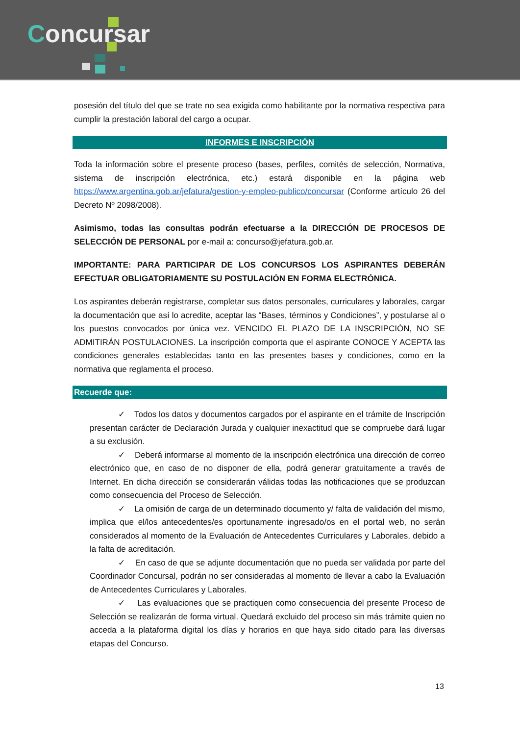Concursar
posesión del título del que se trate no sea exigida como habilitante por la normativa respectiva para cumplir la prestación laboral del cargo a ocupar.
INFORMES E INSCRIPCIÓN
Toda la información sobre el presente proceso (bases, perfiles, comités de selección, Normativa, sistema de inscripción electrónica, etc.) estará disponible en la página web https://www.argentina.gob.ar/jefatura/gestion-y-empleo-publico/concursar (Conforme artículo 26 del Decreto Nº 2098/2008).
Asimismo, todas las consultas podrán efectuarse a la DIRECCIÓN DE PROCESOS DE SELECCIÓN DE PERSONAL por e-mail a: concurso@jefatura.gob.ar.
IMPORTANTE: PARA PARTICIPAR DE LOS CONCURSOS LOS ASPIRANTES DEBERÁN EFECTUAR OBLIGATORIAMENTE SU POSTULACIÓN EN FORMA ELECTRÓNICA.
Los aspirantes deberán registrarse, completar sus datos personales, curriculares y laborales, cargar la documentación que así lo acredite, aceptar las “Bases, términos y Condiciones”, y postularse al o los puestos convocados por única vez. VENCIDO EL PLAZO DE LA INSCRIPCIÓN, NO SE ADMITIRÁN POSTULACIONES. La inscripción comporta que el aspirante CONOCE Y ACEPTA las condiciones generales establecidas tanto en las presentes bases y condiciones, como en la normativa que reglamenta el proceso.
Recuerde que:
✓ Todos los datos y documentos cargados por el aspirante en el trámite de Inscripción presentan carácter de Declaración Jurada y cualquier inexactitud que se compruebe dará lugar a su exclusión.
✓ Deberá informarse al momento de la inscripción electrónica una dirección de correo electrónico que, en caso de no disponer de ella, podrá generar gratuitamente a través de Internet. En dicha dirección se considerarán válidas todas las notificaciones que se produzcan como consecuencia del Proceso de Selección.
✓ La omisión de carga de un determinado documento y/ falta de validación del mismo, implica que el/los antecedentes/es oportunamente ingresado/os en el portal web, no serán considerados al momento de la Evaluación de Antecedentes Curriculares y Laborales, debido a la falta de acreditación.
✓ En caso de que se adjunte documentación que no pueda ser validada por parte del Coordinador Concursal, podrán no ser consideradas al momento de llevar a cabo la Evaluación de Antecedentes Curriculares y Laborales.
✓ Las evaluaciones que se practiquen como consecuencia del presente Proceso de Selección se realizarán de forma virtual. Quedará excluido del proceso sin más trámite quien no acceda a la plataforma digital los días y horarios en que haya sido citado para las diversas etapas del Concurso.
13